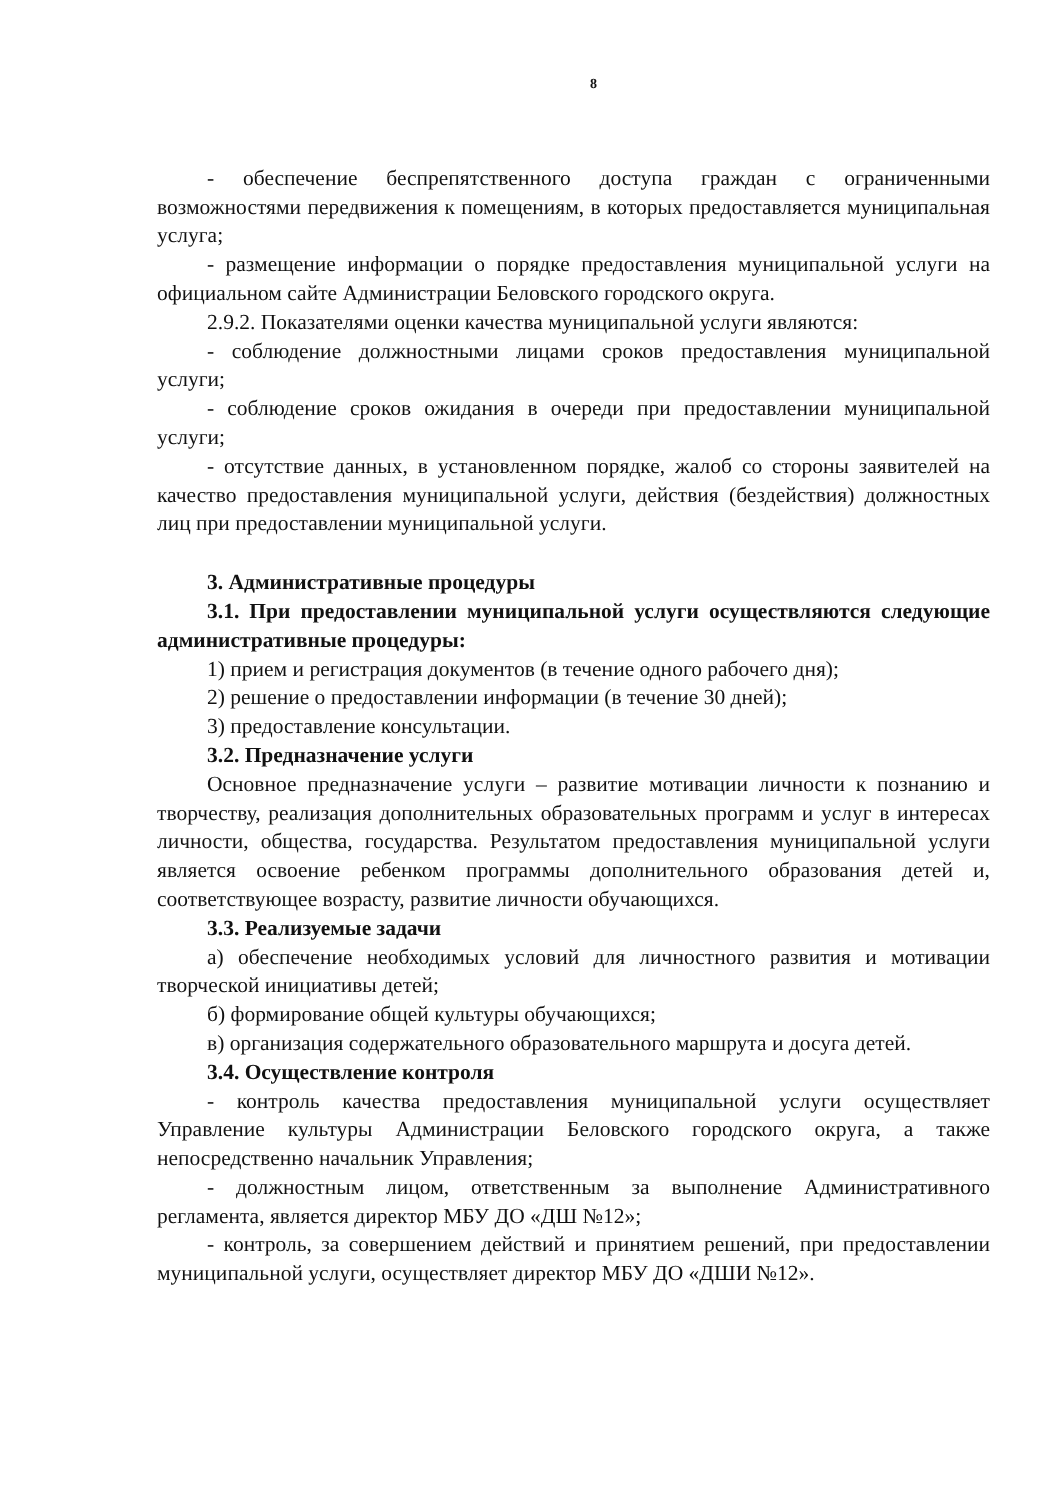8
- обеспечение беспрепятственного доступа граждан с ограниченными возможностями передвижения к помещениям, в которых предоставляется муниципальная услуга;
- размещение информации о порядке предоставления муниципальной услуги на официальном сайте Администрации Беловского городского округа.
2.9.2. Показателями оценки качества муниципальной услуги являются:
- соблюдение должностными лицами сроков предоставления муниципальной услуги;
- соблюдение сроков ожидания в очереди при предоставлении муниципальной услуги;
- отсутствие данных, в установленном порядке, жалоб со стороны заявителей на качество предоставления муниципальной услуги, действия (бездействия) должностных лиц при предоставлении муниципальной услуги.
3. Административные процедуры
3.1. При предоставлении муниципальной услуги осуществляются следующие административные процедуры:
1) прием и регистрация документов (в течение одного рабочего дня);
2) решение о предоставлении информации (в течение 30 дней);
3) предоставление консультации.
3.2. Предназначение услуги
Основное предназначение услуги – развитие мотивации личности к познанию и творчеству, реализация дополнительных образовательных программ и услуг в интересах личности, общества, государства. Результатом предоставления муниципальной услуги является освоение ребенком программы дополнительного образования детей и, соответствующее возрасту, развитие личности обучающихся.
3.3. Реализуемые задачи
а) обеспечение необходимых условий для личностного развития и мотивации творческой инициативы детей;
б) формирование общей культуры обучающихся;
в) организация содержательного образовательного маршрута и досуга детей.
3.4. Осуществление контроля
- контроль качества предоставления муниципальной услуги осуществляет Управление культуры Администрации Беловского городского округа, а также непосредственно начальник Управления;
- должностным лицом, ответственным за выполнение Административного регламента, является директор МБУ ДО «ДШ №12»;
- контроль, за совершением действий и принятием решений, при предоставлении муниципальной услуги, осуществляет директор МБУ ДО «ДШИ №12».